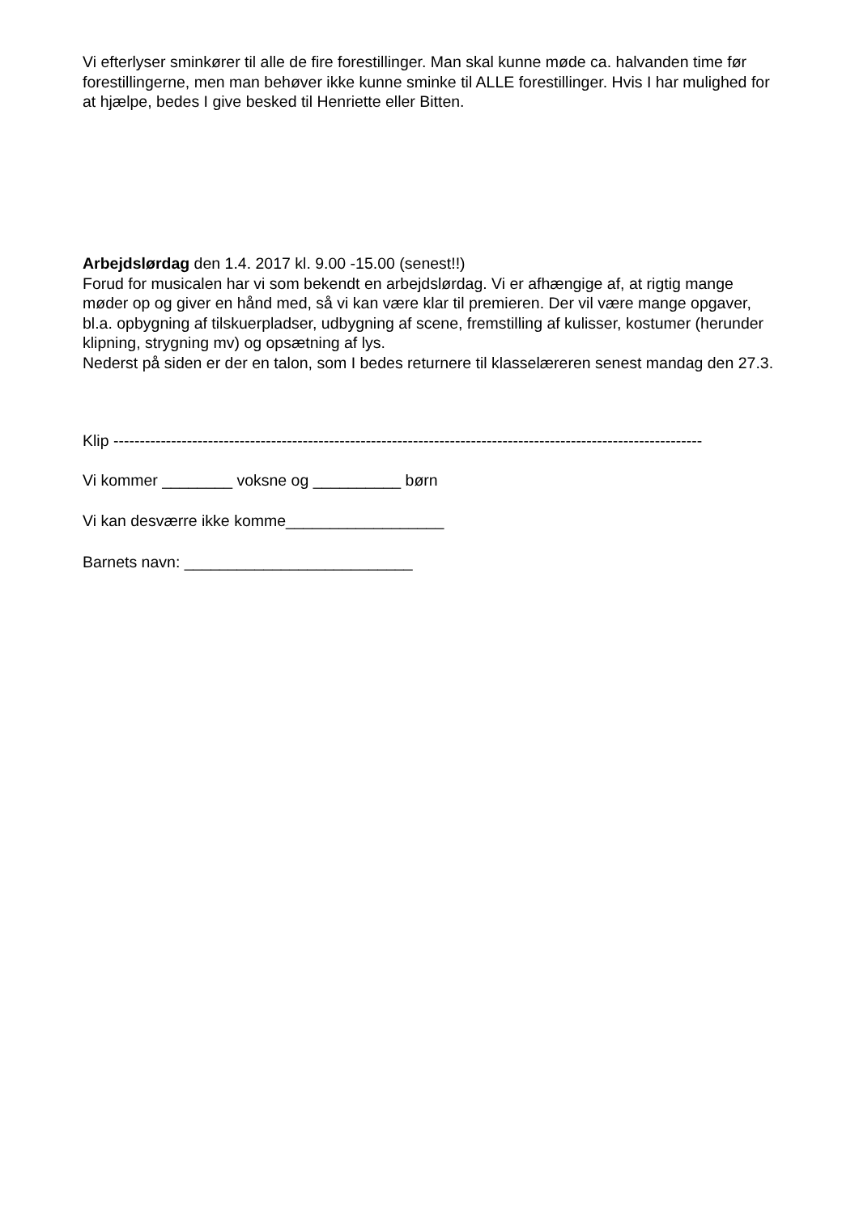Vi efterlyser sminkører til alle de fire forestillinger. Man skal kunne møde ca. halvanden time før forestillingerne, men man behøver ikke kunne sminke til ALLE forestillinger. Hvis I har mulighed for at hjælpe, bedes I give besked til Henriette eller Bitten.
Arbejdslørdag den 1.4. 2017 kl. 9.00 -15.00 (senest!!)
Forud for musicalen har vi som bekendt en arbejdslørdag. Vi er afhængige af, at rigtig mange møder op og giver en hånd med, så vi kan være klar til premieren. Der vil være mange opgaver, bl.a. opbygning af tilskuerpladser, udbygning af scene, fremstilling af kulisser, kostumer (herunder klipning, strygning mv) og opsætning af lys.
Nederst på siden er der en talon, som I bedes returnere til klasselæreren senest mandag den 27.3.
Klip ----------------------------------------------------------------------------------------------------------------
Vi kommer ________ voksne og __________ børn
Vi kan desværre ikke komme__________________
Barnets navn: __________________________